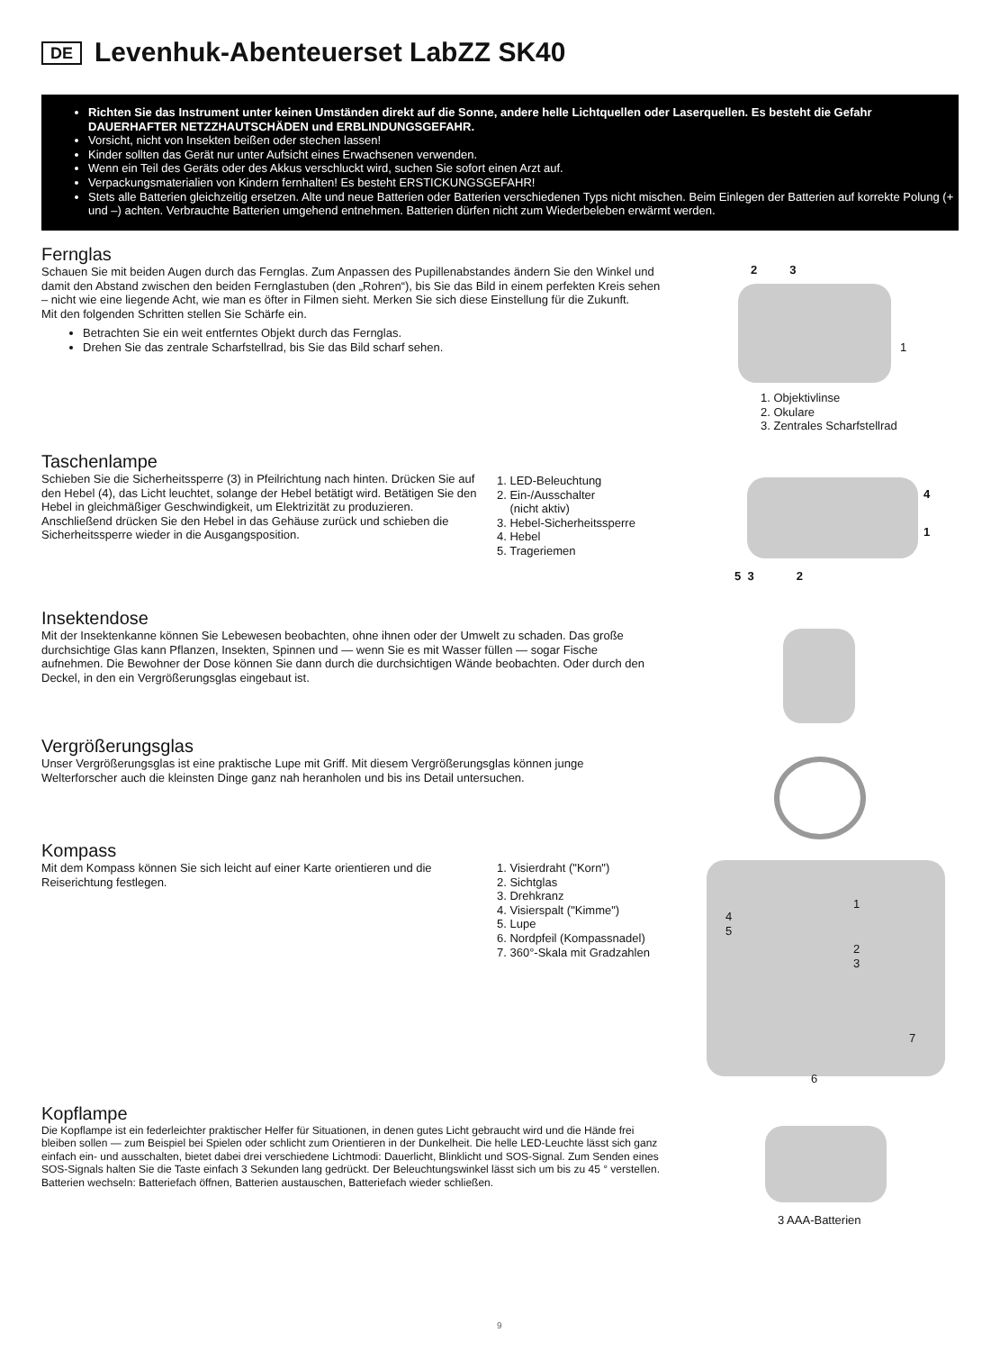DE Levenhuk-Abenteuerset LabZZ SK40
Richten Sie das Instrument unter keinen Umständen direkt auf die Sonne, andere helle Lichtquellen oder Laserquellen. Es besteht die Gefahr DAUERHAFTER NETZZHAUTSCHÄDEN und ERBLINDUNGSGEFAHR.
Vorsicht, nicht von Insekten beißen oder stechen lassen!
Kinder sollten das Gerät nur unter Aufsicht eines Erwachsenen verwenden.
Wenn ein Teil des Geräts oder des Akkus verschluckt wird, suchen Sie sofort einen Arzt auf.
Verpackungsmaterialien von Kindern fernhalten! Es besteht ERSTICKUNGSGEFAHR!
Stets alle Batterien gleichzeitig ersetzen. Alte und neue Batterien oder Batterien verschiedenen Typs nicht mischen. Beim Einlegen der Batterien auf korrekte Polung (+ und –) achten. Verbrauchte Batterien umgehend entnehmen. Batterien dürfen nicht zum Wiederbeleben erwärmt werden.
Fernglas
Schauen Sie mit beiden Augen durch das Fernglas. Zum Anpassen des Pupillenabstandes ändern Sie den Winkel und damit den Abstand zwischen den beiden Fernglastuben (den „Rohren“), bis Sie das Bild in einem perfekten Kreis sehen – nicht wie eine liegende Acht, wie man es öfter in Filmen sieht. Merken Sie sich diese Einstellung für die Zukunft.
Mit den folgenden Schritten stellen Sie Schärfe ein.
Betrachten Sie ein weit entferntes Objekt durch das Fernglas.
Drehen Sie das zentrale Scharfstellrad, bis Sie das Bild scharf sehen.
2 3
1
1. Objektivlinse
2. Okulare
3. Zentrales Scharfstellrad
Taschenlampe
Schieben Sie die Sicherheitssperre (3) in Pfeilrichtung nach hinten. Drücken Sie auf den Hebel (4), das Licht leuchtet, solange der Hebel betätigt wird. Betätigen Sie den Hebel in gleichmäßiger Geschwindigkeit, um Elektrizität zu produzieren. Anschließend drücken Sie den Hebel in das Gehäuse zurück und schieben die Sicherheitssperre wieder in die Ausgangsposition.
1. LED-Beleuchtung
2. Ein-/Ausschalter
(nicht aktiv)
3. Hebel-Sicherheitssperre
4. Hebel
5. Trageriemen
4
1
5 3 2
Insektendose
Mit der Insektenkanne können Sie Lebewesen beobachten, ohne ihnen oder der Umwelt zu schaden. Das große durchsichtige Glas kann Pflanzen, Insekten, Spinnen und — wenn Sie es mit Wasser füllen — sogar Fische aufnehmen. Die Bewohner der Dose können Sie dann durch die durchsichtigen Wände beobachten. Oder durch den Deckel, in den ein Vergrößerungsglas eingebaut ist.
Vergrößerungsglas
Unser Vergrößerungsglas ist eine praktische Lupe mit Griff. Mit diesem Vergrößerungsglas können junge Welterforscher auch die kleinsten Dinge ganz nah heranholen und bis ins Detail untersuchen.
Kompass
Mit dem Kompass können Sie sich leicht auf einer Karte orientieren und die Reiserichtung festlegen.
1. Visierdraht ("Korn")
2. Sichtglas
3. Drehkranz
4. Visierspalt ("Kimme")
5. Lupe
6. Nordpfeil (Kompassnadel)
7. 360°-Skala mit Gradzahlen
1
4
5
2
3
7
6
Kopflampe
Die Kopflampe ist ein federleichter praktischer Helfer für Situationen, in denen gutes Licht gebraucht wird und die Hände frei bleiben sollen — zum Beispiel bei Spielen oder schlicht zum Orientieren in der Dunkelheit. Die helle LED-Leuchte lässt sich ganz einfach ein- und ausschalten, bietet dabei drei verschiedene Lichtmodi: Dauerlicht, Blinklicht und SOS-Signal. Zum Senden eines SOS-Signals halten Sie die Taste einfach 3 Sekunden lang gedrückt. Der Beleuchtungswinkel lässt sich um bis zu 45 ° verstellen. Batterien wechseln: Batteriefach öffnen, Batterien austauschen, Batteriefach wieder schließen.
3 AAA-Batterien
9